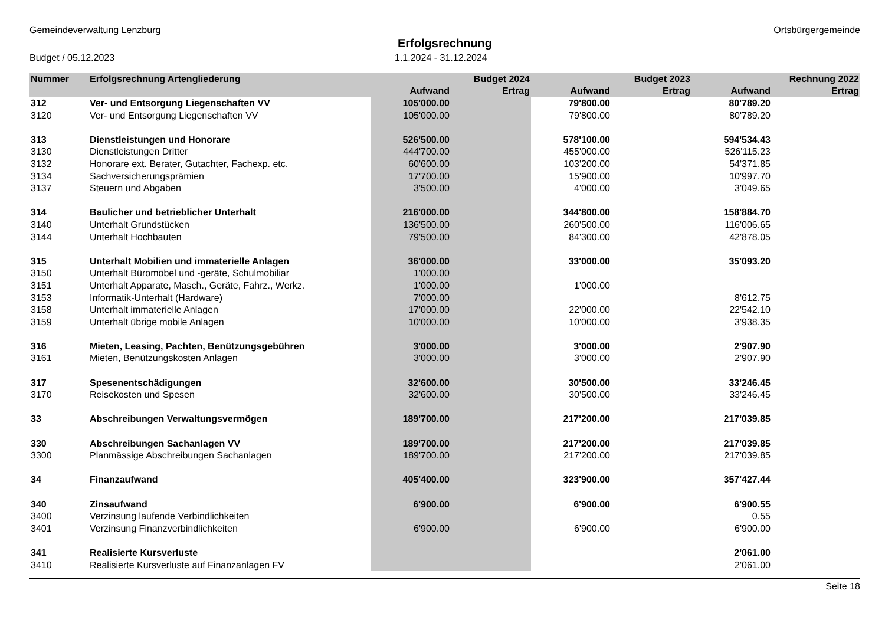Gemeindeverwaltung Lenzburg Ortsbürgergemeinde
Erfolgsrechnung
Budget / 05.12.2023 1.1.2024 - 31.12.2024
| Nummer | Erfolgsrechnung Artengliederung | | Budget 2024 | | Budget 2023 | | Rechnung 2022 |
| --- | --- | --- | --- | --- | --- | --- | --- |
| | | Aufwand | Ertrag | Aufwand | Ertrag | Aufwand | Ertrag |
| 312 | Ver- und Entsorgung Liegenschaften VV | 105'000.00 | | 79'800.00 | | 80'789.20 | |
| 3120 | Ver- und Entsorgung Liegenschaften VV | 105'000.00 | | 79'800.00 | | 80'789.20 | |
| 313 | Dienstleistungen und Honorare | 526'500.00 | | 578'100.00 | | 594'534.43 | |
| 3130 | Dienstleistungen Dritter | 444'700.00 | | 455'000.00 | | 526'115.23 | |
| 3132 | Honorare ext. Berater, Gutachter, Fachexp. etc. | 60'600.00 | | 103'200.00 | | 54'371.85 | |
| 3134 | Sachversicherungsprämien | 17'700.00 | | 15'900.00 | | 10'997.70 | |
| 3137 | Steuern und Abgaben | 3'500.00 | | 4'000.00 | | 3'049.65 | |
| 314 | Baulicher und betrieblicher Unterhalt | 216'000.00 | | 344'800.00 | | 158'884.70 | |
| 3140 | Unterhalt Grundstücken | 136'500.00 | | 260'500.00 | | 116'006.65 | |
| 3144 | Unterhalt Hochbauten | 79'500.00 | | 84'300.00 | | 42'878.05 | |
| 315 | Unterhalt Mobilien und immaterielle Anlagen | 36'000.00 | | 33'000.00 | | 35'093.20 | |
| 3150 | Unterhalt Büromöbel und -geräte, Schulmobiliar | 1'000.00 | | | | | |
| 3151 | Unterhalt Apparate, Masch., Geräte, Fahrz., Werkz. | 1'000.00 | | 1'000.00 | | | |
| 3153 | Informatik-Unterhalt (Hardware) | 7'000.00 | | | | 8'612.75 | |
| 3158 | Unterhalt immaterielle Anlagen | 17'000.00 | | 22'000.00 | | 22'542.10 | |
| 3159 | Unterhalt übrige mobile Anlagen | 10'000.00 | | 10'000.00 | | 3'938.35 | |
| 316 | Mieten, Leasing, Pachten, Benützungsgebühren | 3'000.00 | | 3'000.00 | | 2'907.90 | |
| 3161 | Mieten, Benützungskosten Anlagen | 3'000.00 | | 3'000.00 | | 2'907.90 | |
| 317 | Spesenentschädigungen | 32'600.00 | | 30'500.00 | | 33'246.45 | |
| 3170 | Reisekosten und Spesen | 32'600.00 | | 30'500.00 | | 33'246.45 | |
| 33 | Abschreibungen Verwaltungsvermögen | 189'700.00 | | 217'200.00 | | 217'039.85 | |
| 330 | Abschreibungen Sachanlagen VV | 189'700.00 | | 217'200.00 | | 217'039.85 | |
| 3300 | Planmässige Abschreibungen Sachanlagen | 189'700.00 | | 217'200.00 | | 217'039.85 | |
| 34 | Finanzaufwand | 405'400.00 | | 323'900.00 | | 357'427.44 | |
| 340 | Zinsaufwand | 6'900.00 | | 6'900.00 | | 6'900.55 | |
| 3400 | Verzinsung laufende Verbindlichkeiten | | | | | 0.55 | |
| 3401 | Verzinsung Finanzverbindlichkeiten | 6'900.00 | | 6'900.00 | | 6'900.00 | |
| 341 | Realisierte Kursverluste | | | | | 2'061.00 | |
| 3410 | Realisierte Kursverluste auf Finanzanlagen FV | | | | | 2'061.00 | |
Seite 18